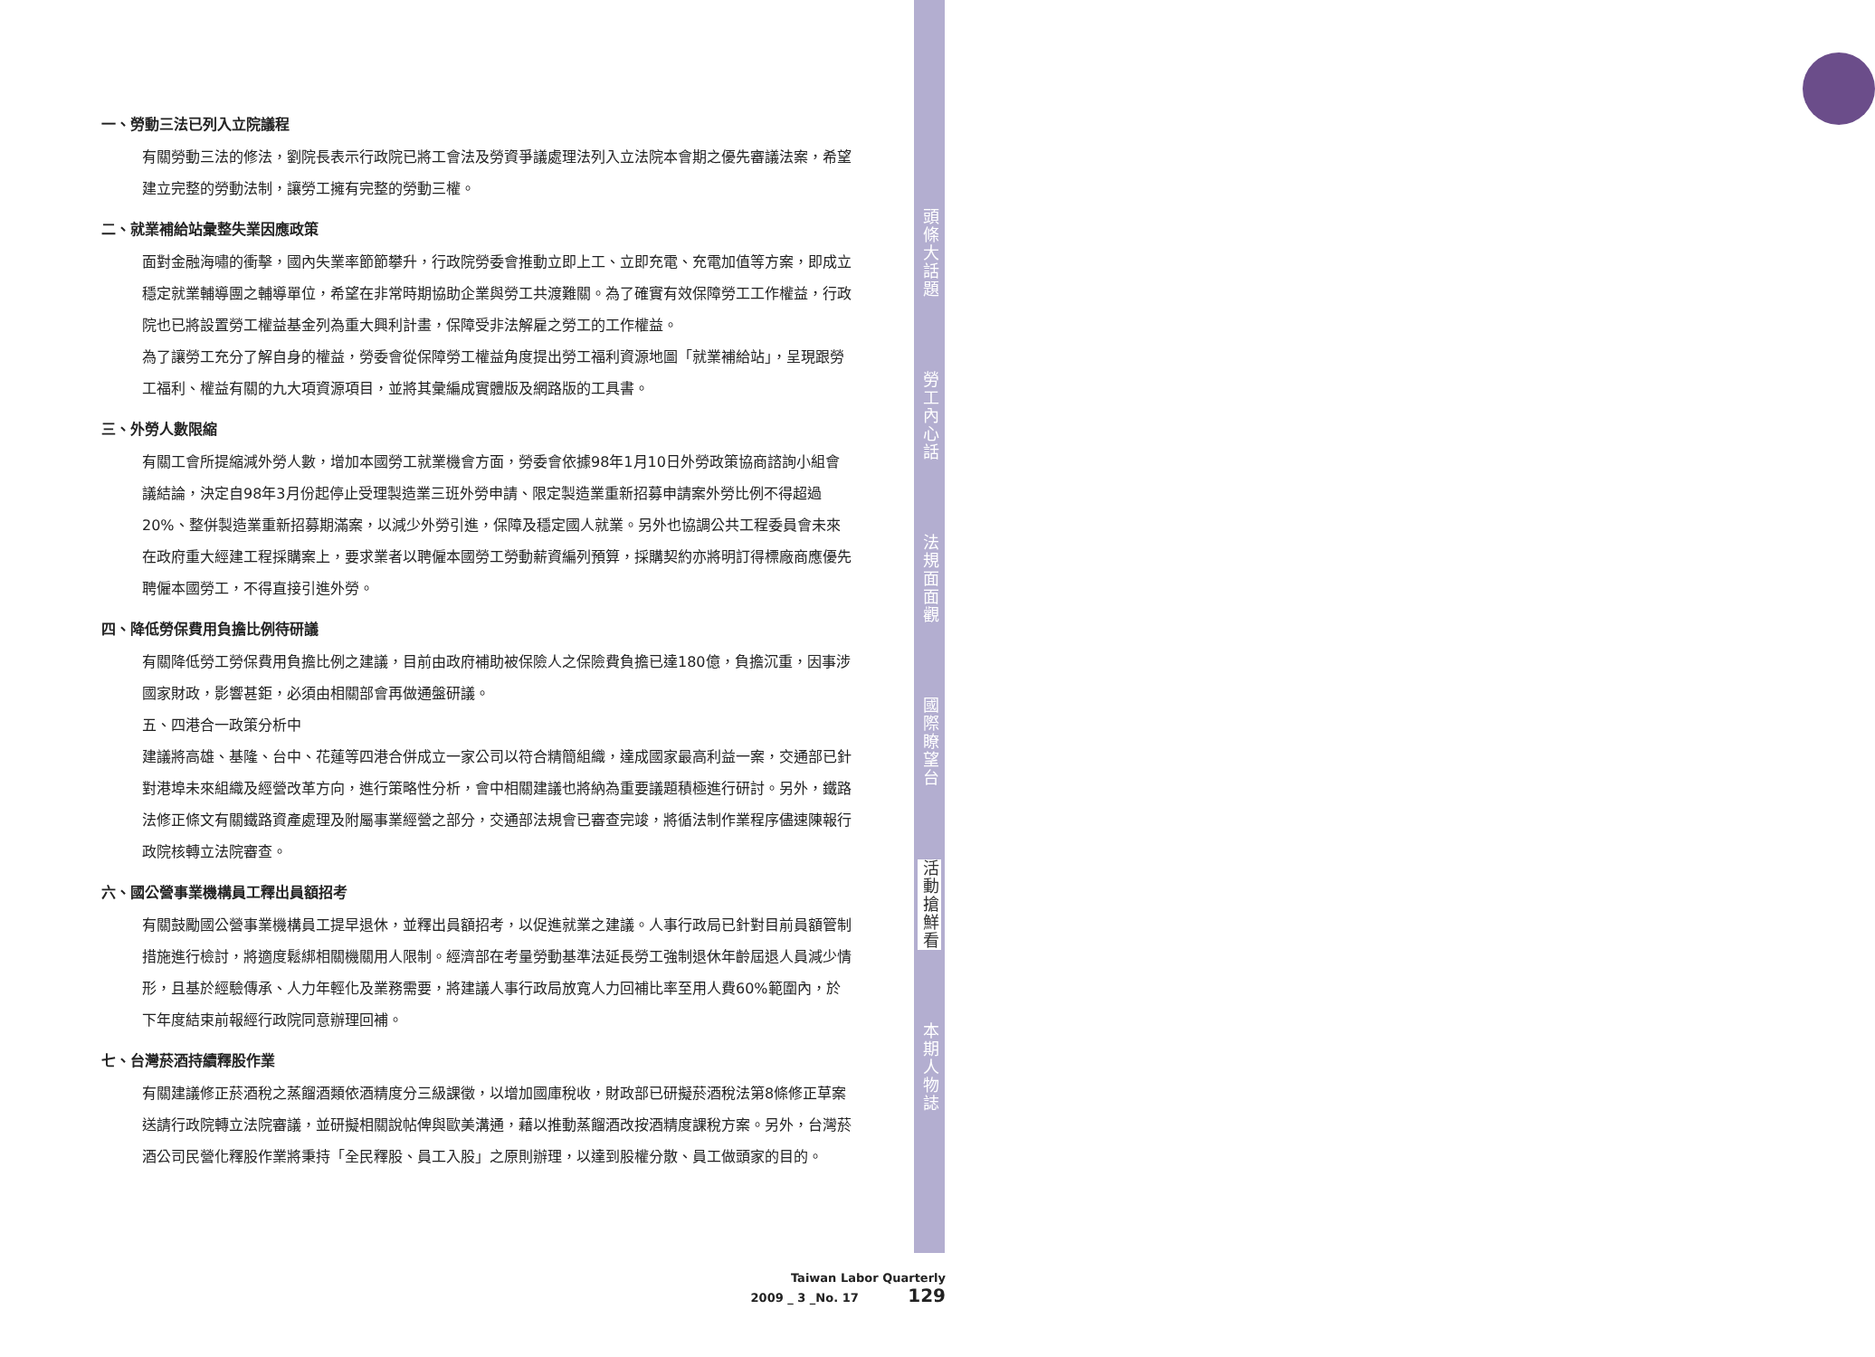頭條大話題
勞工內心話
法規面面觀
國際瞭望台
活動搶鮮看
本期人物誌
一、勞動三法已列入立院議程
有關勞動三法的修法，劉院長表示行政院已將工會法及勞資爭議處理法列入立法院本會期之優先審議法案，希望建立完整的勞動法制，讓勞工擁有完整的勞動三權。
二、就業補給站彙整失業因應政策
面對金融海嘯的衝擊，國內失業率節節攀升，行政院勞委會推動立即上工、立即充電、充電加值等方案，即成立穩定就業輔導團之輔導單位，希望在非常時期協助企業與勞工共渡難關。為了確實有效保障勞工工作權益，行政院也已將設置勞工權益基金列為重大興利計畫，保障受非法解雇之勞工的工作權益。
為了讓勞工充分了解自身的權益，勞委會從保障勞工權益角度提出勞工福利資源地圖「就業補給站」，呈現跟勞工福利、權益有關的九大項資源項目，並將其彙編成實體版及網路版的工具書。
三、外勞人數限縮
有關工會所提縮減外勞人數，增加本國勞工就業機會方面，勞委會依據98年1月10日外勞政策協商諮詢小組會議結論，決定自98年3月份起停止受理製造業三班外勞申請、限定製造業重新招募申請案外勞比例不得超過20%、整併製造業重新招募期滿案，以減少外勞引進，保障及穩定國人就業。另外也協調公共工程委員會未來在政府重大經建工程採購案上，要求業者以聘僱本國勞工勞動薪資編列預算，採購契約亦將明訂得標廠商應優先聘僱本國勞工，不得直接引進外勞。
四、降低勞保費用負擔比例待研議
有關降低勞工勞保費用負擔比例之建議，目前由政府補助被保險人之保險費負擔已達180億，負擔沉重，因事涉國家財政，影響甚鉅，必須由相關部會再做通盤研議。
五、四港合一政策分析中
建議將高雄、基隆、台中、花蓮等四港合併成立一家公司以符合精簡組織，達成國家最高利益一案，交通部已針對港埠未來組織及經營改革方向，進行策略性分析，會中相關建議也將納為重要議題積極進行研討。另外，鐵路法修正條文有關鐵路資產處理及附屬事業經營之部分，交通部法規會已審查完竣，將循法制作業程序儘速陳報行政院核轉立法院審查。
六、國公營事業機構員工釋出員額招考
有關鼓勵國公營事業機構員工提早退休，並釋出員額招考，以促進就業之建議。人事行政局已針對目前員額管制措施進行檢討，將適度鬆綁相關機關用人限制。經濟部在考量勞動基準法延長勞工強制退休年齡屆退人員減少情形，且基於經驗傳承、人力年輕化及業務需要，將建議人事行政局放寬人力回補比率至用人費60%範圍內，於下年度結束前報經行政院同意辦理回補。
七、台灣菸酒持續釋股作業
有關建議修正菸酒稅之蒸餾酒類依酒精度分三級課徵，以增加國庫稅收，財政部已研擬菸酒稅法第8條修正草案送請行政院轉立法院審議，並研擬相關說帖俾與歐美溝通，藉以推動蒸餾酒改按酒精度課稅方案。另外，台灣菸酒公司民營化釋股作業將秉持「全民釋股、員工入股」之原則辦理，以達到股權分散、員工做頭家的目的。
Taiwan Labor Quarterly
2009 _ 3 _No. 17 129